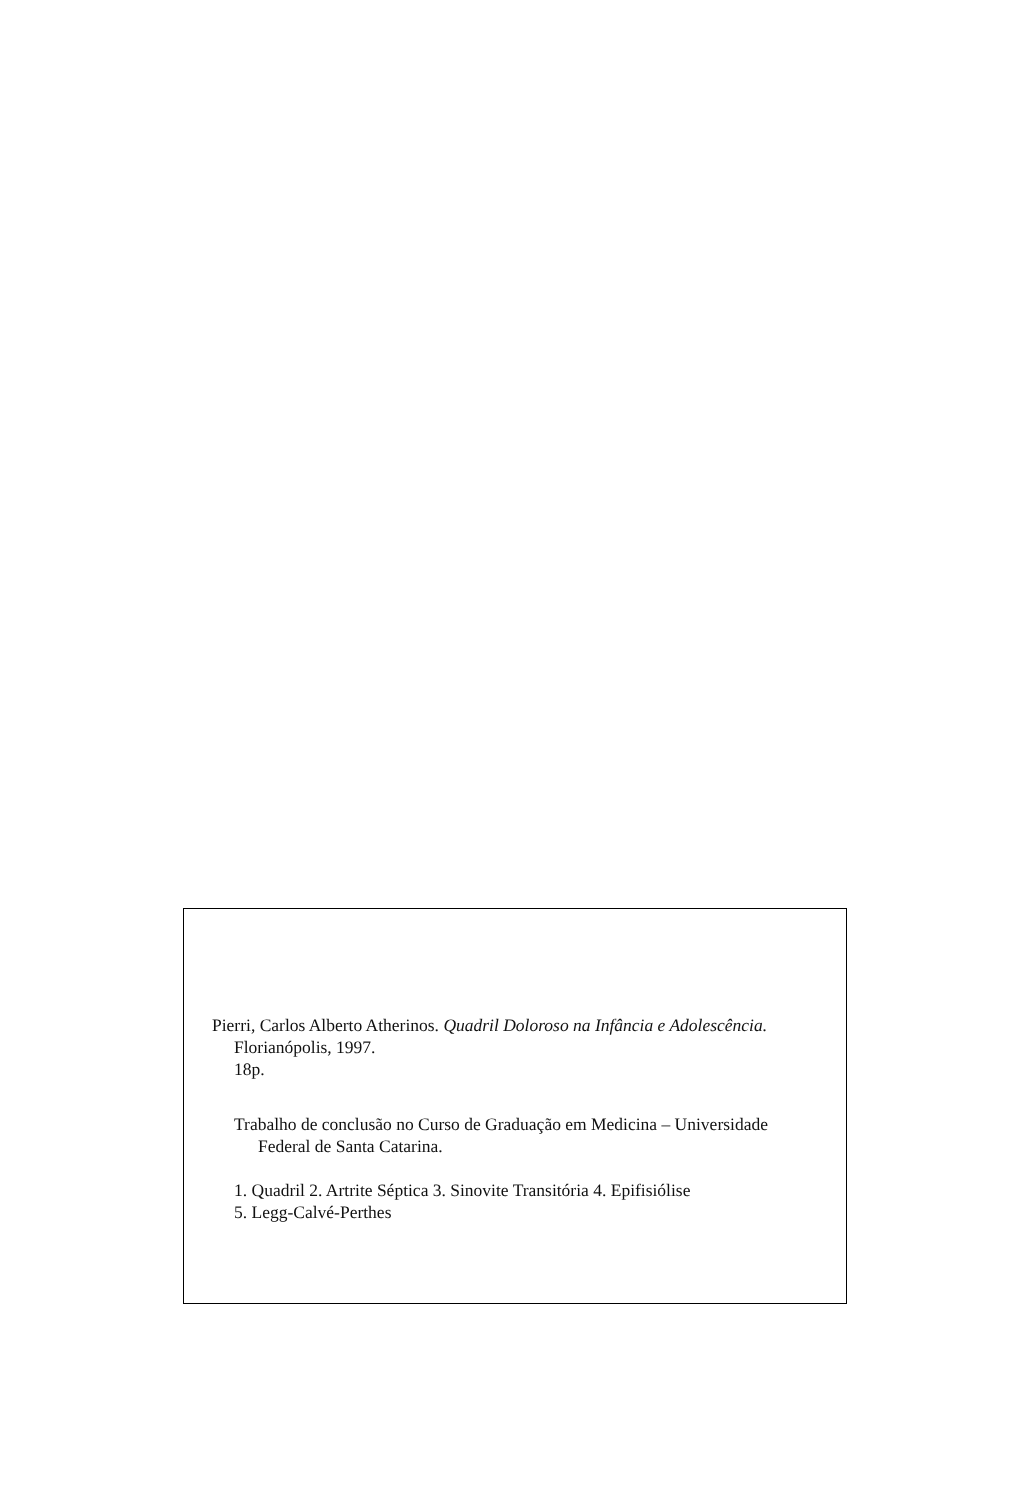Pierri, Carlos Alberto Atherinos. Quadril Doloroso na Infância e Adolescência.
Florianópolis, 1997.
18p.
Trabalho de conclusão no Curso de Graduação em Medicina – Universidade
Federal de Santa Catarina.
1. Quadril 2. Artrite Séptica 3. Sinovite Transitória 4. Epifisiólise
5. Legg-Calvé-Perthes